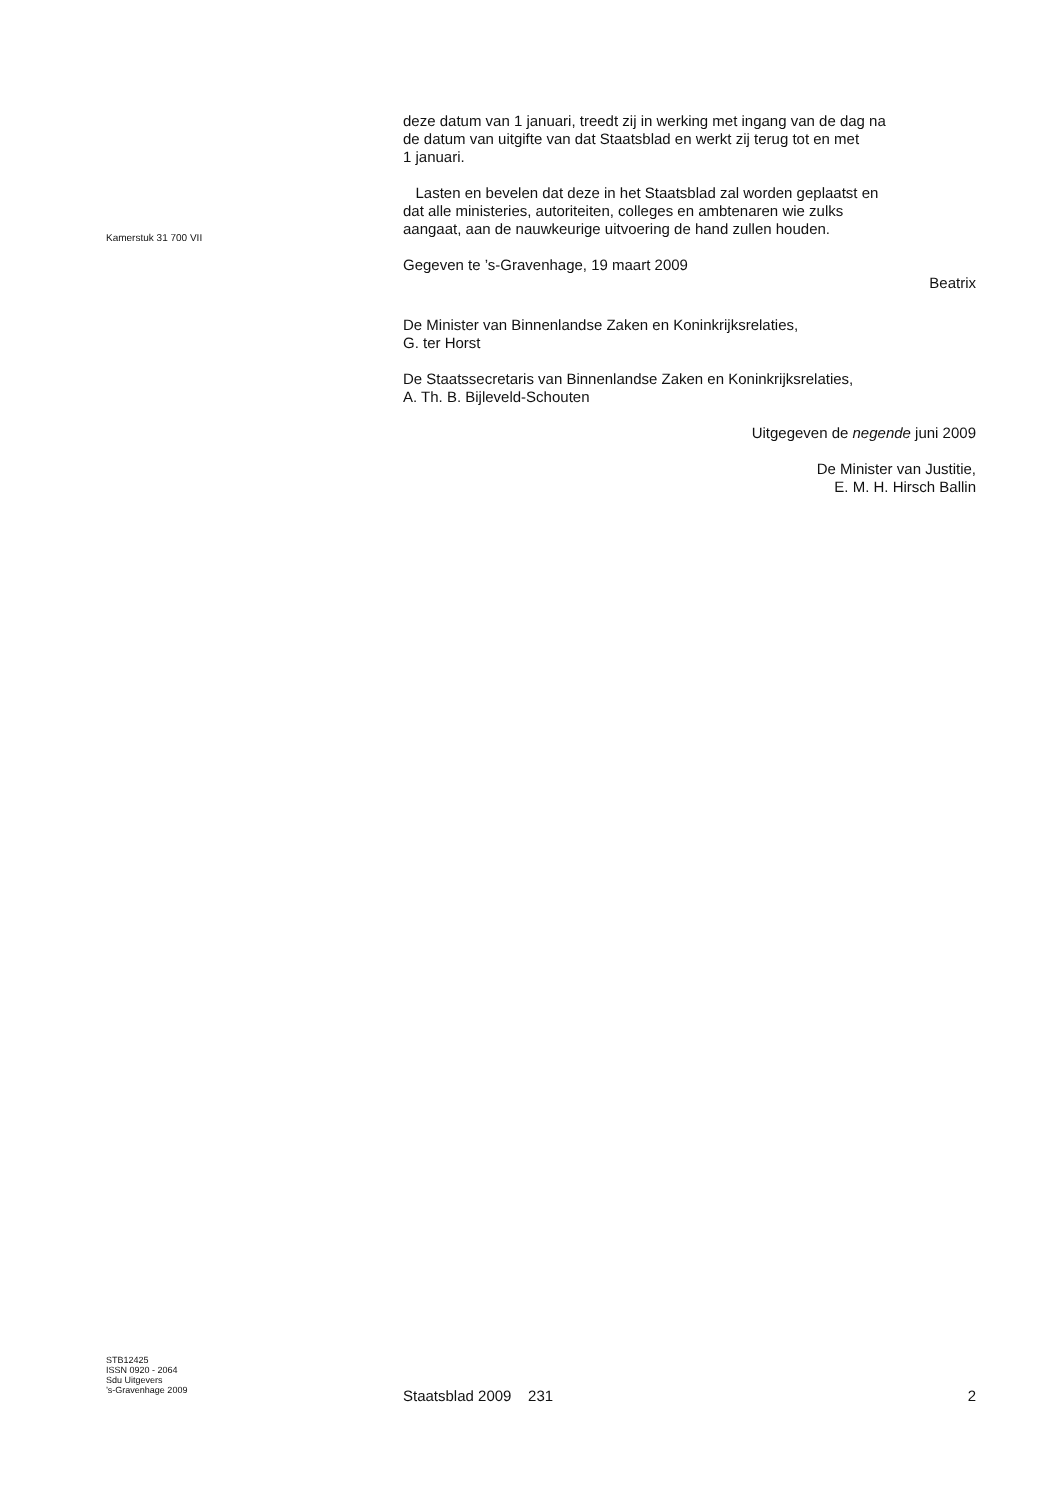Kamerstuk 31 700 VII
deze datum van 1 januari, treedt zij in werking met ingang van de dag na
de datum van uitgifte van dat Staatsblad en werkt zij terug tot en met
1 januari.
Lasten en bevelen dat deze in het Staatsblad zal worden geplaatst en
dat alle ministeries, autoriteiten, colleges en ambtenaren wie zulks
aangaat, aan de nauwkeurige uitvoering de hand zullen houden.
Gegeven te ’s-Gravenhage, 19 maart 2009
Beatrix
De Minister van Binnenlandse Zaken en Koninkrijksrelaties,
G. ter Horst
De Staatssecretaris van Binnenlandse Zaken en Koninkrijksrelaties,
A. Th. B. Bijleveld-Schouten
Uitgegeven de negende juni 2009
De Minister van Justitie,
E. M. H. Hirsch Ballin
STB12425
ISSN 0920 - 2064
Sdu Uitgevers
’s-Gravenhage 2009
Staatsblad 2009 231 2